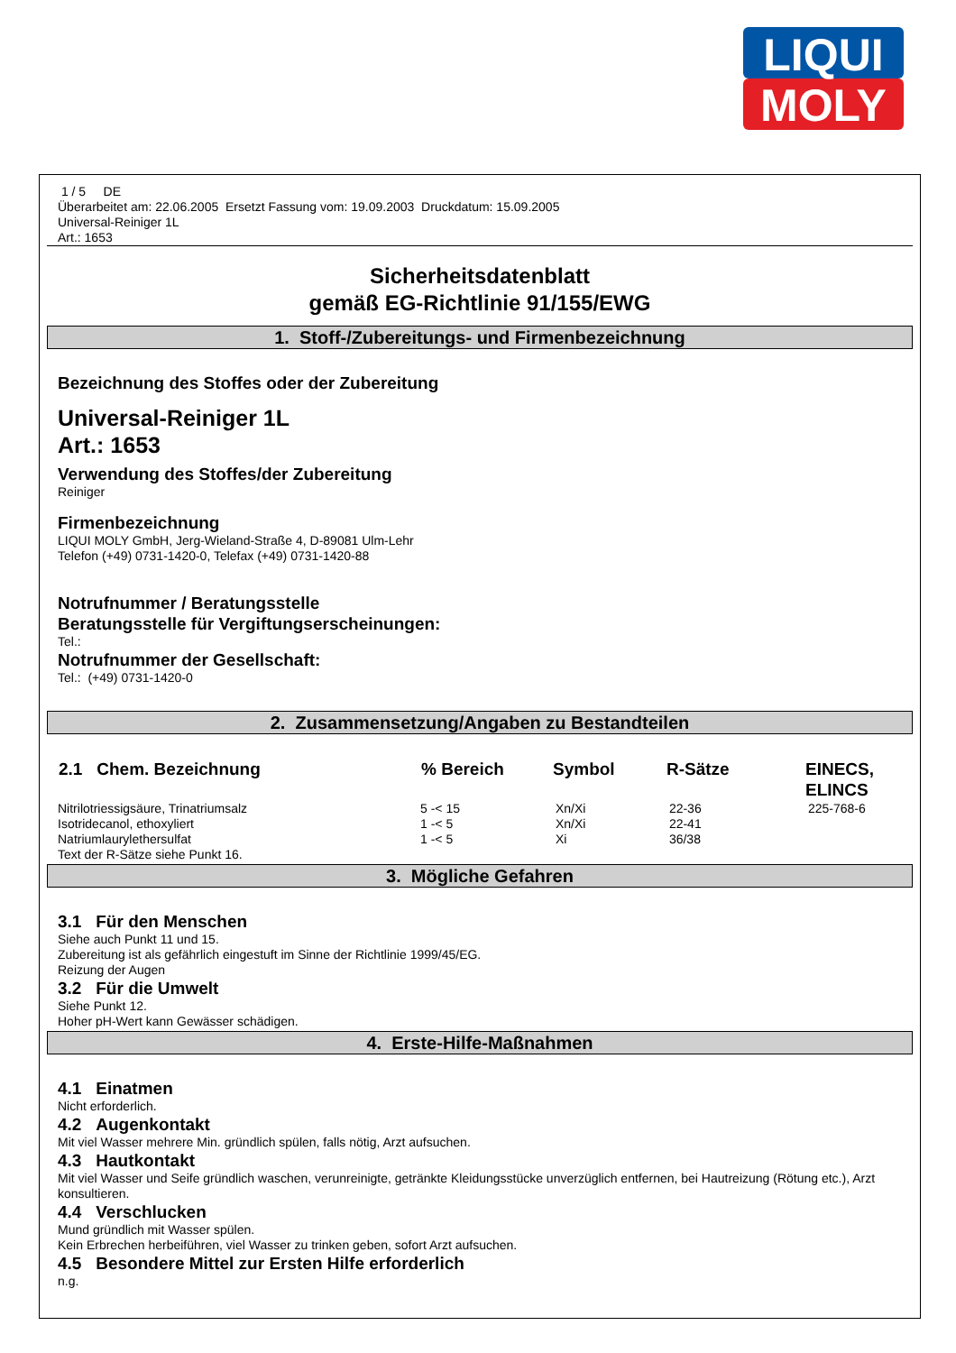LIQUI
MOLY
1 / 5 DE
Überarbeitet am: 22.06.2005 Ersetzt Fassung vom: 19.09.2003 Druckdatum: 15.09.2005
Universal-Reiniger 1L
Art.: 1653
Sicherheitsdatenblatt
gemäß EG-Richtlinie 91/155/EWG
1. Stoff-/Zubereitungs- und Firmenbezeichnung
Bezeichnung des Stoffes oder der Zubereitung
Universal-Reiniger 1L
Art.: 1653
Verwendung des Stoffes/der Zubereitung
Reiniger
Firmenbezeichnung
LIQUI MOLY GmbH, Jerg-Wieland-Straße 4, D-89081 Ulm-Lehr
Telefon (+49) 0731-1420-0, Telefax (+49) 0731-1420-88
Notrufnummer / Beratungsstelle
Beratungsstelle für Vergiftungserscheinungen:
Tel.:
Notrufnummer der Gesellschaft:
Tel.: (+49) 0731-1420-0
2. Zusammensetzung/Angaben zu Bestandteilen
| 2.1 Chem. Bezeichnung | % Bereich | Symbol | R-Sätze | EINECS, ELINCS |
| --- | --- | --- | --- | --- |
| Nitrilotriessigsäure, Trinatriumsalz | 5 -< 15 | Xn/Xi | 22-36 | 225-768-6 |
| Isotridecanol, ethoxyliert | 1 -< 5 | Xn/Xi | 22-41 | |
| Natriumlaurylethersulfat | 1 -< 5 | Xi | 36/38 | |
Text der R-Sätze siehe Punkt 16.
3. Mögliche Gefahren
3.1 Für den Menschen
Siehe auch Punkt 11 und 15.
Zubereitung ist als gefährlich eingestuft im Sinne der Richtlinie 1999/45/EG.
Reizung der Augen
3.2 Für die Umwelt
Siehe Punkt 12.
Hoher pH-Wert kann Gewässer schädigen.
4. Erste-Hilfe-Maßnahmen
4.1 Einatmen
Nicht erforderlich.
4.2 Augenkontakt
Mit viel Wasser mehrere Min. gründlich spülen, falls nötig, Arzt aufsuchen.
4.3 Hautkontakt
Mit viel Wasser und Seife gründlich waschen, verunreinigte, getränkte Kleidungsstücke unverzüglich entfernen, bei Hautreizung (Rötung etc.), Arzt konsultieren.
4.4 Verschlucken
Mund gründlich mit Wasser spülen.
Kein Erbrechen herbeiführen, viel Wasser zu trinken geben, sofort Arzt aufsuchen.
4.5 Besondere Mittel zur Ersten Hilfe erforderlich
n.g.